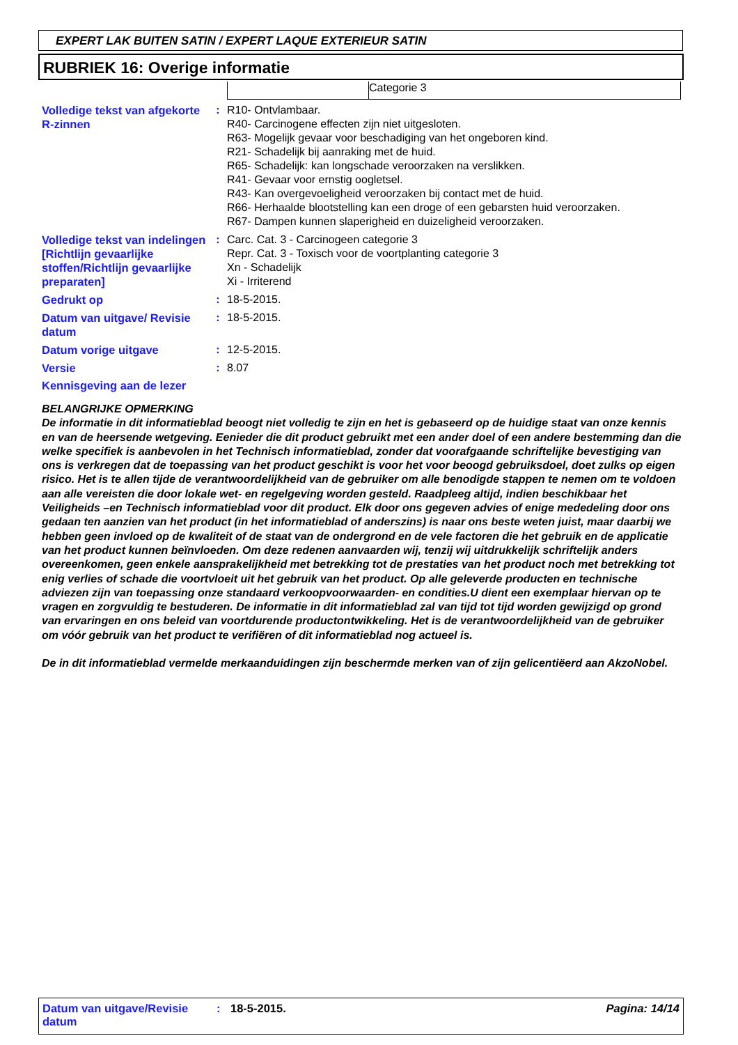EXPERT LAK BUITEN SATIN / EXPERT LAQUE EXTERIEUR SATIN
RUBRIEK 16: Overige informatie
Categorie 3
| Volledige tekst van afgekorte R-zinnen | : | R10- Ontvlambaar. R40- Carcinogene effecten zijn niet uitgesloten. R63- Mogelijk gevaar voor beschadiging van het ongeboren kind. R21- Schadelijk bij aanraking met de huid. R65- Schadelijk: kan longschade veroorzaken na verslikken. R41- Gevaar voor ernstig oogletsel. R43- Kan overgevoeligheid veroorzaken bij contact met de huid. R66- Herhaalde blootstelling kan een droge of een gebarsten huid veroorzaken. R67- Dampen kunnen slaperigheid en duizeligheid veroorzaken. |
| Volledige tekst van indelingen [Richtlijn gevaarlijke stoffen/Richtlijn gevaarlijke preparaten] | : | Carc. Cat. 3 - Carcinogeen categorie 3 Repr. Cat. 3 - Toxisch voor de voortplanting categorie 3 Xn - Schadelijk Xi - Irriterend |
| Gedrukt op | : | 18-5-2015. |
| Datum van uitgave/ Revisie datum | : | 18-5-2015. |
| Datum vorige uitgave | : | 12-5-2015. |
| Versie | : | 8.07 |
Kennisgeving aan de lezer
BELANGRIJKE OPMERKING
De informatie in dit informatieblad beoogt niet volledig te zijn en het is gebaseerd op de huidige staat van onze kennis en van de heersende wetgeving. Eenieder die dit product gebruikt met een ander doel of een andere bestemming dan die welke specifiek is aanbevolen in het Technisch informatieblad, zonder dat voorafgaande schriftelijke bevestiging van ons is verkregen dat de toepassing van het product geschikt is voor het voor beoogd gebruiksdoel, doet zulks op eigen risico. Het is te allen tijde de verantwoordelijkheid van de gebruiker om alle benodigde stappen te nemen om te voldoen aan alle vereisten die door lokale wet- en regelgeving worden gesteld. Raadpleeg altijd, indien beschikbaar het Veiligheids –en Technisch informatieblad voor dit product. Elk door ons gegeven advies of enige mededeling door ons gedaan ten aanzien van het product (in het informatieblad of anderszins) is naar ons beste weten juist, maar daarbij we hebben geen invloed op de kwaliteit of de staat van de ondergrond en de vele factoren die het gebruik en de applicatie van het product kunnen beïnvloeden. Om deze redenen aanvaarden wij, tenzij wij uitdrukkelijk schriftelijk anders overeenkomen, geen enkele aansprakelijkheid met betrekking tot de prestaties van het product noch met betrekking tot enig verlies of schade die voortvloeit uit het gebruik van het product. Op alle geleverde producten en technische adviezen zijn van toepassing onze standaard verkoopvoorwaarden- en condities.U dient een exemplaar hiervan op te vragen en zorgvuldig te bestuderen. De informatie in dit informatieblad zal van tijd tot tijd worden gewijzigd op grond van ervaringen en ons beleid van voortdurende productontwikkeling. Het is de verantwoordelijkheid van de gebruiker om vóór gebruik van het product te verifiëren of dit informatieblad nog actueel is.
De in dit informatieblad vermelde merkaanduidingen zijn beschermde merken van of zijn gelicentiëerd aan AkzoNobel.
Datum van uitgave/Revisie datum
: 18-5-2015. Pagina: 14/14